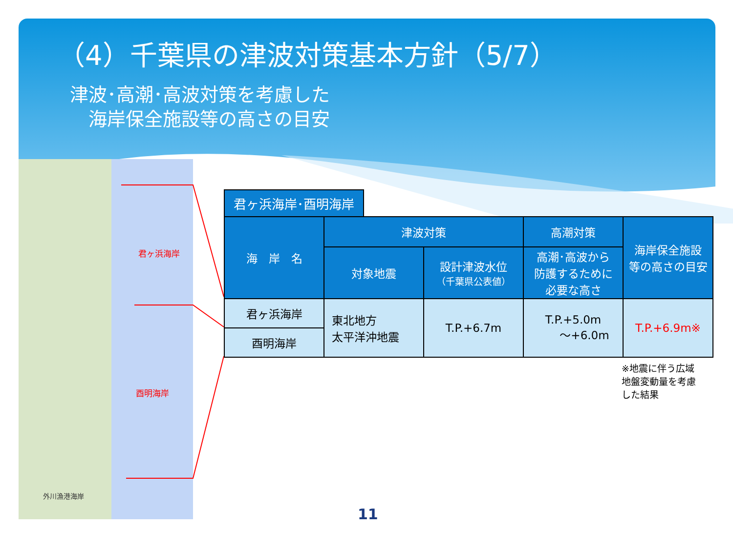（4）千葉県の津波対策基本方針（5/7）
津波･高潮･高波対策を考慮した
　海岸保全施設等の高さの目安
君ヶ浜海岸
酉明海岸
外川漁港海岸
君ヶ浜海岸･酉明海岸
| 海 岸 名 | 津波対策 | | 高潮対策 | 海岸保全施設 等の高さの目安 |
| --- | --- | --- | --- | --- |
| | 対象地震 | 設計津波水位 （千葉県公表値） | 高潮･高波から 防護するために 必要な高さ | |
| 君ヶ浜海岸 | 東北地方 太平洋沖地震 | T.P.+6.7m | T.P.+5.0m ～+6.0m | T.P.+6.9m※ |
| 酉明海岸 | | | | |
※地震に伴う広域
地盤変動量を考慮
した結果
11